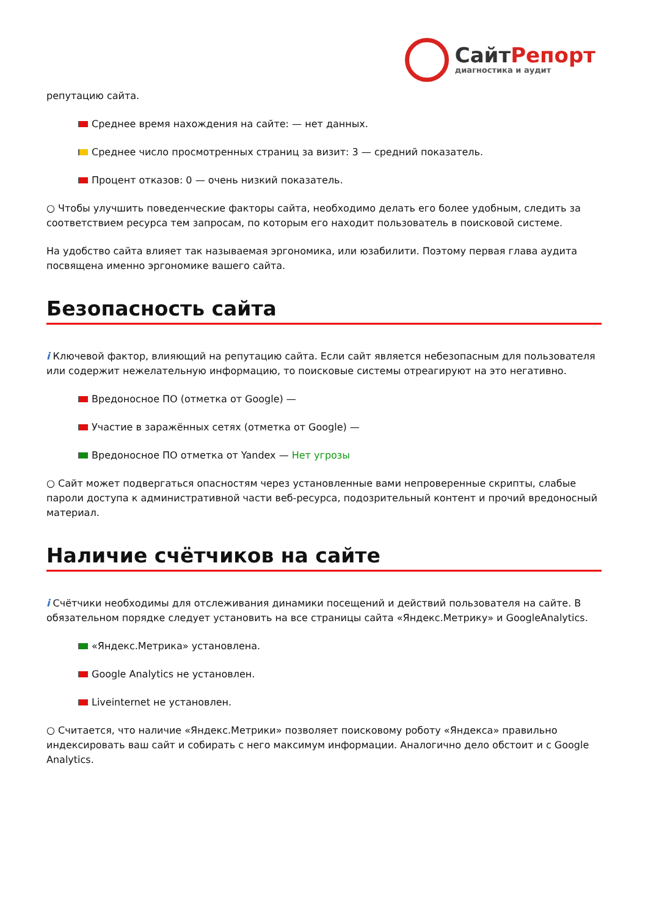СайтРепорт
диагностика и аудит
репутацию сайта.
Среднее время нахождения на сайте: — нет данных.
Среднее число просмотренных страниц за визит: 3 — средний показатель.
Процент отказов: 0 — очень низкий показатель.
○ Чтобы улучшить поведенческие факторы сайта, необходимо делать его более удобным, следить за соответствием ресурса тем запросам, по которым его находит пользователь в поисковой системе.
На удобство сайта влияет так называемая эргономика, или юзабилити. Поэтому первая глава аудита посвящена именно эргономике вашего сайта.
Безопасность сайта
i Ключевой фактор, влияющий на репутацию сайта. Если сайт является небезопасным для пользователя или содержит нежелательную информацию, то поисковые системы отреагируют на это негативно.
Вредоносное ПО (отметка от Google) —
Участие в заражённых сетях (отметка от Google) —
Вредоносное ПО отметка от Yandex — Нет угрозы
○ Сайт может подвергаться опасностям через установленные вами непроверенные скрипты, слабые пароли доступа к административной части веб-ресурса, подозрительный контент и прочий вредоносный материал.
Наличие счётчиков на сайте
i Счётчики необходимы для отслеживания динамики посещений и действий пользователя на сайте. В обязательном порядке следует установить на все страницы сайта «Яндекс.Метрику» и GoogleAnalytics.
«Яндекс.Метрика» установлена.
Google Analytics не установлен.
Liveinternet не установлен.
○ Считается, что наличие «Яндекс.Метрики» позволяет поисковому роботу «Яндекса» правильно индексировать ваш сайт и собирать с него максимум информации. Аналогично дело обстоит и с Google Analytics.